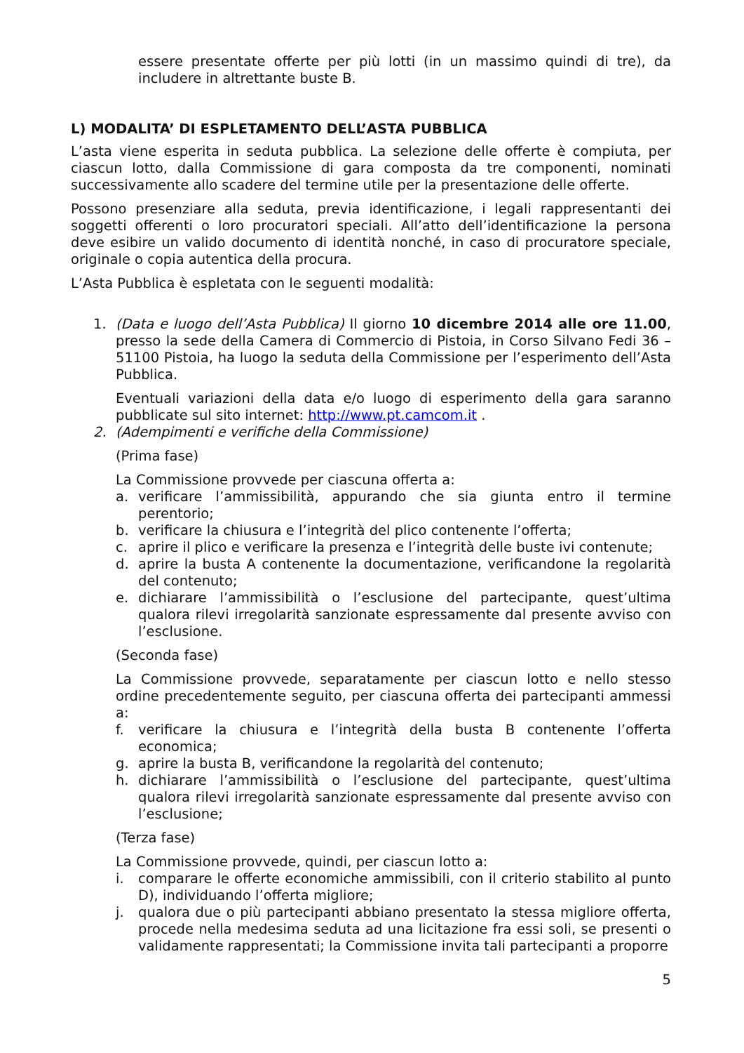essere presentate offerte per più lotti (in un massimo quindi di tre), da includere in altrettante buste B.
L) MODALITA’ DI ESPLETAMENTO DELL’ASTA PUBBLICA
L’asta viene esperita in seduta pubblica. La selezione delle offerte è compiuta, per ciascun lotto, dalla Commissione di gara composta da tre componenti, nominati successivamente allo scadere del termine utile per la presentazione delle offerte.
Possono presenziare alla seduta, previa identificazione, i legali rappresentanti dei soggetti offerenti o loro procuratori speciali. All’atto dell’identificazione la persona deve esibire un valido documento di identità nonché, in caso di procuratore speciale, originale o copia autentica della procura.
L’Asta Pubblica è espletata con le seguenti modalità:
1. (Data e luogo dell’Asta Pubblica) Il giorno 10 dicembre 2014 alle ore 11.00, presso la sede della Camera di Commercio di Pistoia, in Corso Silvano Fedi 36 – 51100 Pistoia, ha luogo la seduta della Commissione per l’esperimento dell’Asta Pubblica.
Eventuali variazioni della data e/o luogo di esperimento della gara saranno pubblicate sul sito internet: http://www.pt.camcom.it .
2. (Adempimenti e verifiche della Commissione)
(Prima fase)
La Commissione provvede per ciascuna offerta a:
a. verificare l’ammissibilità, appurando che sia giunta entro il termine perentorio;
b. verificare la chiusura e l’integrità del plico contenente l’offerta;
c. aprire il plico e verificare la presenza e l’integrità delle buste ivi contenute;
d. aprire la busta A contenente la documentazione, verificandone la regolarità del contenuto;
e. dichiarare l’ammissibilità o l’esclusione del partecipante, quest’ultima qualora rilevi irregolarità sanzionate espressamente dal presente avviso con l’esclusione.
(Seconda fase)
La Commissione provvede, separatamente per ciascun lotto e nello stesso ordine precedentemente seguito, per ciascuna offerta dei partecipanti ammessi a:
f. verificare la chiusura e l’integrità della busta B contenente l’offerta economica;
g. aprire la busta B, verificandone la regolarità del contenuto;
h. dichiarare l’ammissibilità o l’esclusione del partecipante, quest’ultima qualora rilevi irregolarità sanzionate espressamente dal presente avviso con l’esclusione;
(Terza fase)
La Commissione provvede, quindi, per ciascun lotto a:
i. comparare le offerte economiche ammissibili, con il criterio stabilito al punto D), individuando l’offerta migliore;
j. qualora due o più partecipanti abbiano presentato la stessa migliore offerta, procede nella medesima seduta ad una licitazione fra essi soli, se presenti o validamente rappresentati; la Commissione invita tali partecipanti a proporre
5